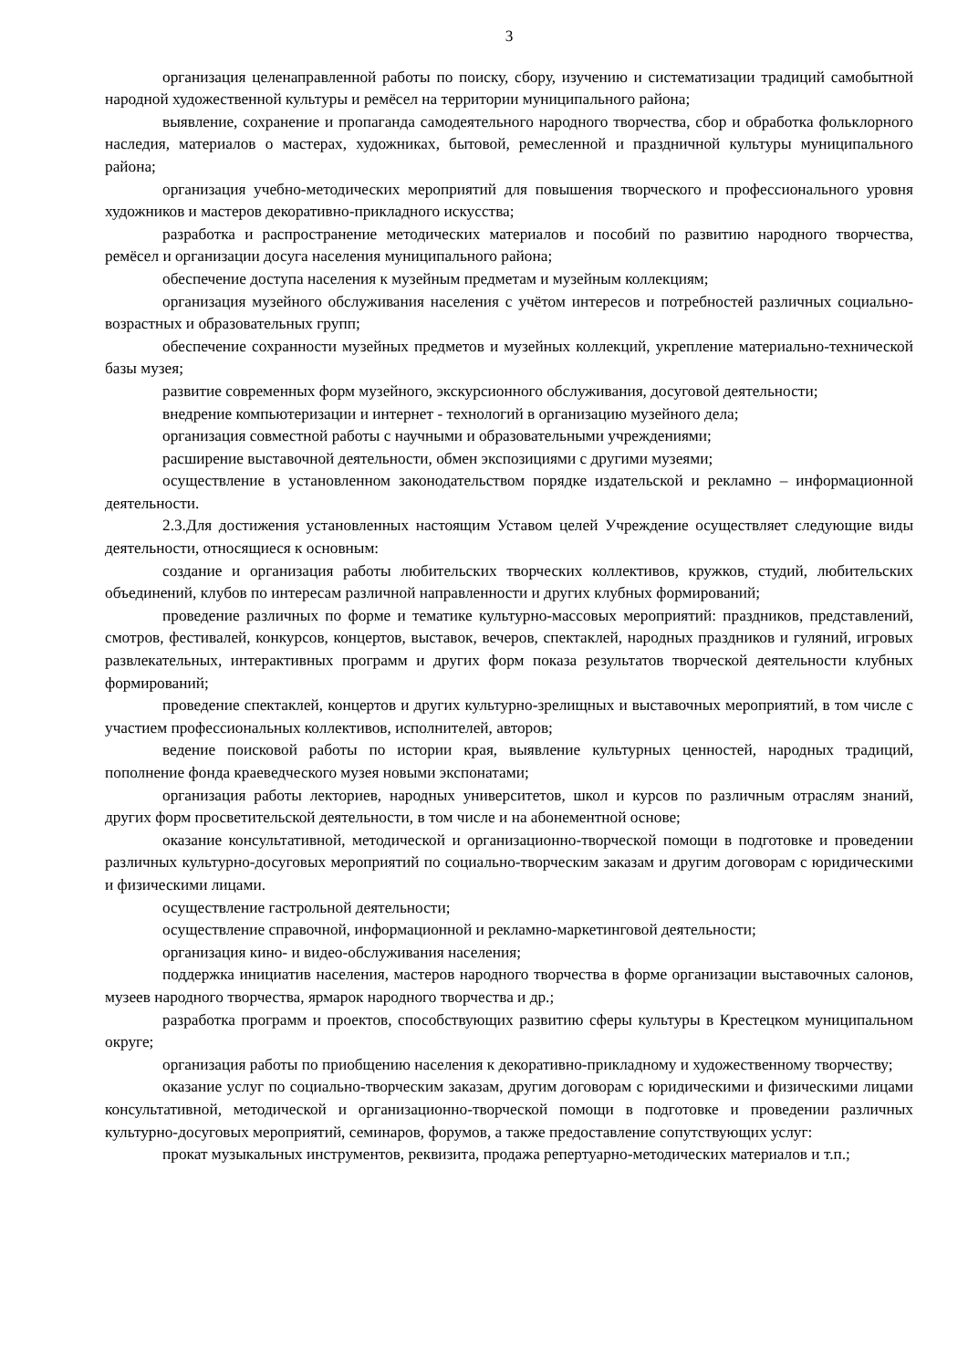3
организация целенаправленной работы по поиску, сбору, изучению и систематизации традиций самобытной народной художественной культуры и ремёсел на территории муниципального района;
выявление, сохранение и пропаганда самодеятельного народного творчества, сбор и обработка фольклорного наследия, материалов о мастерах, художниках, бытовой, ремесленной и праздничной культуры муниципального района;
организация учебно-методических мероприятий для повышения творческого и профессионального уровня художников и мастеров декоративно-прикладного искусства;
разработка и распространение методических материалов и пособий по развитию народного творчества, ремёсел и организации досуга населения муниципального района;
обеспечение доступа населения к музейным предметам и музейным коллекциям;
организация музейного обслуживания населения с учётом интересов и потребностей различных социально-возрастных и образовательных групп;
обеспечение сохранности музейных предметов и музейных коллекций, укрепление материально-технической базы музея;
развитие современных форм музейного, экскурсионного обслуживания, досуговой деятельности;
внедрение компьютеризации и интернет - технологий в организацию музейного дела;
организация совместной работы с научными и образовательными учреждениями;
расширение выставочной деятельности, обмен экспозициями с другими музеями;
осуществление в установленном законодательством порядке издательской и рекламно – информационной деятельности.
2.3.Для достижения установленных настоящим Уставом целей Учреждение осуществляет следующие виды деятельности, относящиеся к основным:
создание и организация работы любительских творческих коллективов, кружков, студий, любительских объединений, клубов по интересам различной направленности и других клубных формирований;
проведение различных по форме и тематике культурно-массовых мероприятий: праздников, представлений, смотров, фестивалей, конкурсов, концертов, выставок, вечеров, спектаклей, народных праздников и гуляний, игровых развлекательных, интерактивных программ и других форм показа результатов творческой деятельности клубных формирований;
проведение спектаклей, концертов и других культурно-зрелищных и выставочных мероприятий, в том числе с участием профессиональных коллективов, исполнителей, авторов;
ведение поисковой работы по истории края, выявление культурных ценностей, народных традиций, пополнение фонда краеведческого музея новыми экспонатами;
организация работы лекториев, народных университетов, школ и курсов по различным отраслям знаний, других форм просветительской деятельности, в том числе и на абонементной основе;
оказание консультативной, методической и организационно-творческой помощи в подготовке и проведении различных культурно-досуговых мероприятий по социально-творческим заказам и другим договорам с юридическими и физическими лицами.
осуществление гастрольной деятельности;
осуществление справочной, информационной и рекламно-маркетинговой деятельности;
организация кино- и видео-обслуживания населения;
поддержка инициатив населения, мастеров народного творчества в форме организации выставочных салонов, музеев народного творчества, ярмарок народного творчества и др.;
разработка программ и проектов, способствующих развитию сферы культуры в Крестецком муниципальном округе;
организация работы по приобщению населения к декоративно-прикладному и художественному творчеству;
оказание услуг по социально-творческим заказам, другим договорам с юридическими и физическими лицами консультативной, методической и организационно-творческой помощи в подготовке и проведении различных культурно-досуговых мероприятий, семинаров, форумов, а также предоставление сопутствующих услуг:
прокат музыкальных инструментов, реквизита, продажа репертуарно-методических материалов и т.п.;